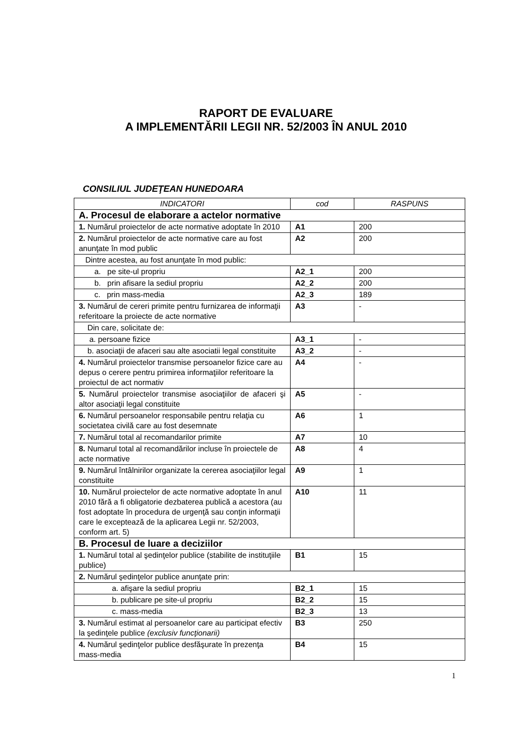RAPORT DE EVALUARE
A IMPLEMENTĂRII LEGII NR. 52/2003 ÎN ANUL 2010
CONSILIUL JUDEŢEAN HUNEDOARA
| INDICATORI | cod | RASPUNS |
| --- | --- | --- |
| A. Procesul de elaborare a actelor normative | | |
| 1. Numărul proiectelor de acte normative adoptate în 2010 | A1 | 200 |
| 2. Numărul proiectelor de acte normative care au fost anunţate în mod public | A2 | 200 |
| Dintre acestea, au fost anunţate în mod public: | | |
| a. pe site-ul propriu | A2_1 | 200 |
| b. prin afisare la sediul propriu | A2_2 | 200 |
| c. prin mass-media | A2_3 | 189 |
| 3. Numărul de cereri primite pentru furnizarea de informaţii referitoare la proiecte de acte normative | A3 | - |
| Din care, solicitate de: | | |
| a. persoane fizice | A3_1 | - |
| b. asociaţii de afaceri sau alte asociatii legal constituite | A3_2 | - |
| 4. Numărul proiectelor transmise persoanelor fizice care au depus o cerere pentru primirea informaţiilor referitoare la proiectul de act normativ | A4 | - |
| 5. Numărul proiectelor transmise asociaţiilor de afaceri şi altor asociaţii legal constituite | A5 | - |
| 6. Numărul persoanelor responsabile pentru relaţia cu societatea civilă care au fost desemnate | A6 | 1 |
| 7. Numărul total al recomandarilor primite | A7 | 10 |
| 8. Numarul total al recomandărilor incluse în proiectele de acte normative | A8 | 4 |
| 9. Numărul întâlnirilor organizate la cererea asociaţiilor legal constituite | A9 | 1 |
| 10. Numărul proiectelor de acte normative adoptate în anul 2010 fără a fi obligatorie dezbaterea publică a acestora (au fost adoptate în procedura de urgenţă sau conţin informaţii care le exceptează de la aplicarea Legii nr. 52/2003, conform art. 5) | A10 | 11 |
| B. Procesul de luare a deciziilor | | |
| 1. Numărul total al şedinţelor publice (stabilite de instituţiile publice) | B1 | 15 |
| 2. Numărul şedinţelor publice anunţate prin: | | |
| a. afişare la sediul propriu | B2_1 | 15 |
| b. publicare pe site-ul propriu | B2_2 | 15 |
| c. mass-media | B2_3 | 13 |
| 3. Numărul estimat al persoanelor care au participat efectiv la şedinţele publice (exclusiv funcţionarii) | B3 | 250 |
| 4. Numărul şedinţelor publice desfăşurate în prezenţa mass-media | B4 | 15 |
1